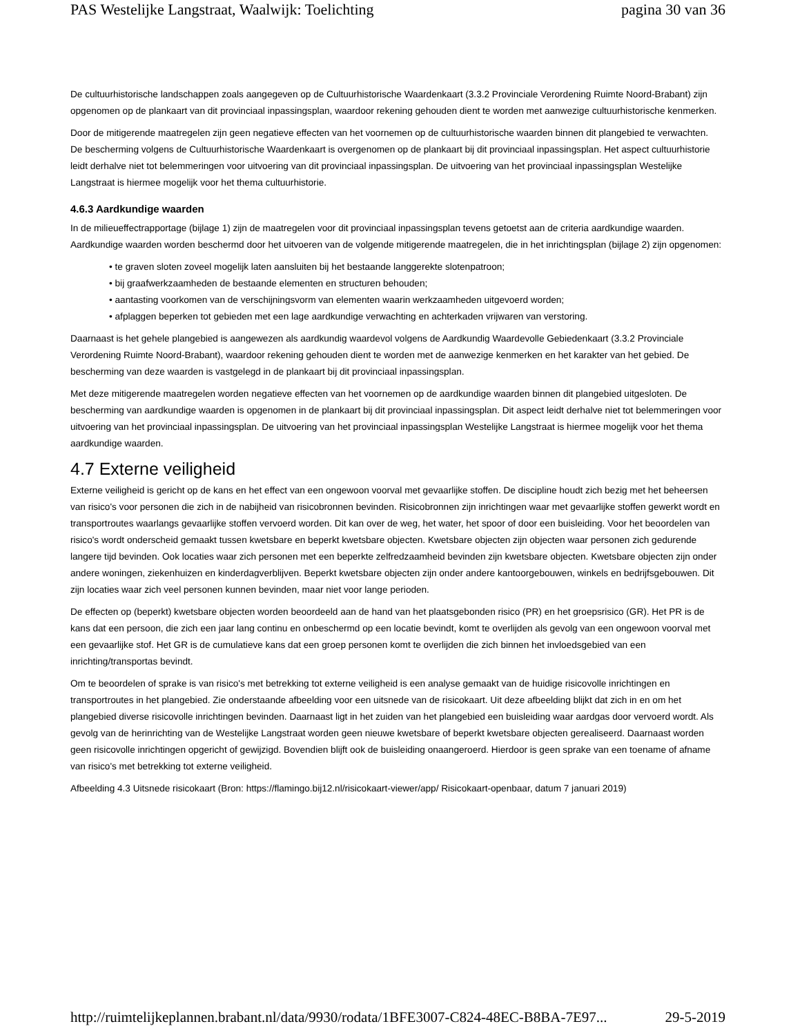PAS Westelijke Langstraat, Waalwijk: Toelichting pagina 30 van 36
De cultuurhistorische landschappen zoals aangegeven op de Cultuurhistorische Waardenkaart (3.3.2 Provinciale Verordening Ruimte Noord-Brabant) zijn opgenomen op de plankaart van dit provinciaal inpassingsplan, waardoor rekening gehouden dient te worden met aanwezige cultuurhistorische kenmerken.
Door de mitigerende maatregelen zijn geen negatieve effecten van het voornemen op de cultuurhistorische waarden binnen dit plangebied te verwachten. De bescherming volgens de Cultuurhistorische Waardenkaart is overgenomen op de plankaart bij dit provinciaal inpassingsplan. Het aspect cultuurhistorie leidt derhalve niet tot belemmeringen voor uitvoering van dit provinciaal inpassingsplan. De uitvoering van het provinciaal inpassingsplan Westelijke Langstraat is hiermee mogelijk voor het thema cultuurhistorie.
4.6.3 Aardkundige waarden
In de milieueffectrapportage (bijlage 1) zijn de maatregelen voor dit provinciaal inpassingsplan tevens getoetst aan de criteria aardkundige waarden. Aardkundige waarden worden beschermd door het uitvoeren van de volgende mitigerende maatregelen, die in het inrichtingsplan (bijlage 2) zijn opgenomen:
te graven sloten zoveel mogelijk laten aansluiten bij het bestaande langgerekte slotenpatroon;
bij graafwerkzaamheden de bestaande elementen en structuren behouden;
aantasting voorkomen van de verschijningsvorm van elementen waarin werkzaamheden uitgevoerd worden;
afplaggen beperken tot gebieden met een lage aardkundige verwachting en achterkaden vrijwaren van verstoring.
Daarnaast is het gehele plangebied is aangewezen als aardkundig waardevol volgens de Aardkundig Waardevolle Gebiedenkaart (3.3.2 Provinciale Verordening Ruimte Noord-Brabant), waardoor rekening gehouden dient te worden met de aanwezige kenmerken en het karakter van het gebied. De bescherming van deze waarden is vastgelegd in de plankaart bij dit provinciaal inpassingsplan.
Met deze mitigerende maatregelen worden negatieve effecten van het voornemen op de aardkundige waarden binnen dit plangebied uitgesloten. De bescherming van aardkundige waarden is opgenomen in de plankaart bij dit provinciaal inpassingsplan. Dit aspect leidt derhalve niet tot belemmeringen voor uitvoering van het provinciaal inpassingsplan. De uitvoering van het provinciaal inpassingsplan Westelijke Langstraat is hiermee mogelijk voor het thema aardkundige waarden.
4.7 Externe veiligheid
Externe veiligheid is gericht op de kans en het effect van een ongewoon voorval met gevaarlijke stoffen. De discipline houdt zich bezig met het beheersen van risico's voor personen die zich in de nabijheid van risicobronnen bevinden. Risicobronnen zijn inrichtingen waar met gevaarlijke stoffen gewerkt wordt en transportroutes waarlangs gevaarlijke stoffen vervoerd worden. Dit kan over de weg, het water, het spoor of door een buisleiding. Voor het beoordelen van risico's wordt onderscheid gemaakt tussen kwetsbare en beperkt kwetsbare objecten. Kwetsbare objecten zijn objecten waar personen zich gedurende langere tijd bevinden. Ook locaties waar zich personen met een beperkte zelfredzaamheid bevinden zijn kwetsbare objecten. Kwetsbare objecten zijn onder andere woningen, ziekenhuizen en kinderdagverblijven. Beperkt kwetsbare objecten zijn onder andere kantoorgebouwen, winkels en bedrijfsgebouwen. Dit zijn locaties waar zich veel personen kunnen bevinden, maar niet voor lange perioden.
De effecten op (beperkt) kwetsbare objecten worden beoordeeld aan de hand van het plaatsgebonden risico (PR) en het groepsrisico (GR). Het PR is de kans dat een persoon, die zich een jaar lang continu en onbeschermd op een locatie bevindt, komt te overlijden als gevolg van een ongewoon voorval met een gevaarlijke stof. Het GR is de cumulatieve kans dat een groep personen komt te overlijden die zich binnen het invloedsgebied van een inrichting/transportas bevindt.
Om te beoordelen of sprake is van risico's met betrekking tot externe veiligheid is een analyse gemaakt van de huidige risicovolle inrichtingen en transportroutes in het plangebied. Zie onderstaande afbeelding voor een uitsnede van de risicokaart. Uit deze afbeelding blijkt dat zich in en om het plangebied diverse risicovolle inrichtingen bevinden. Daarnaast ligt in het zuiden van het plangebied een buisleiding waar aardgas door vervoerd wordt. Als gevolg van de herinrichting van de Westelijke Langstraat worden geen nieuwe kwetsbare of beperkt kwetsbare objecten gerealiseerd. Daarnaast worden geen risicovolle inrichtingen opgericht of gewijzigd. Bovendien blijft ook de buisleiding onaangeroerd. Hierdoor is geen sprake van een toename of afname van risico's met betrekking tot externe veiligheid.
Afbeelding 4.3 Uitsnede risicokaart (Bron: https://flamingo.bij12.nl/risicokaart-viewer/app/ Risicokaart-openbaar, datum 7 januari 2019)
http://ruimtelijkeplannen.brabant.nl/data/9930/rodata/1BFE3007-C824-48EC-B8BA-7E97... 29-5-2019